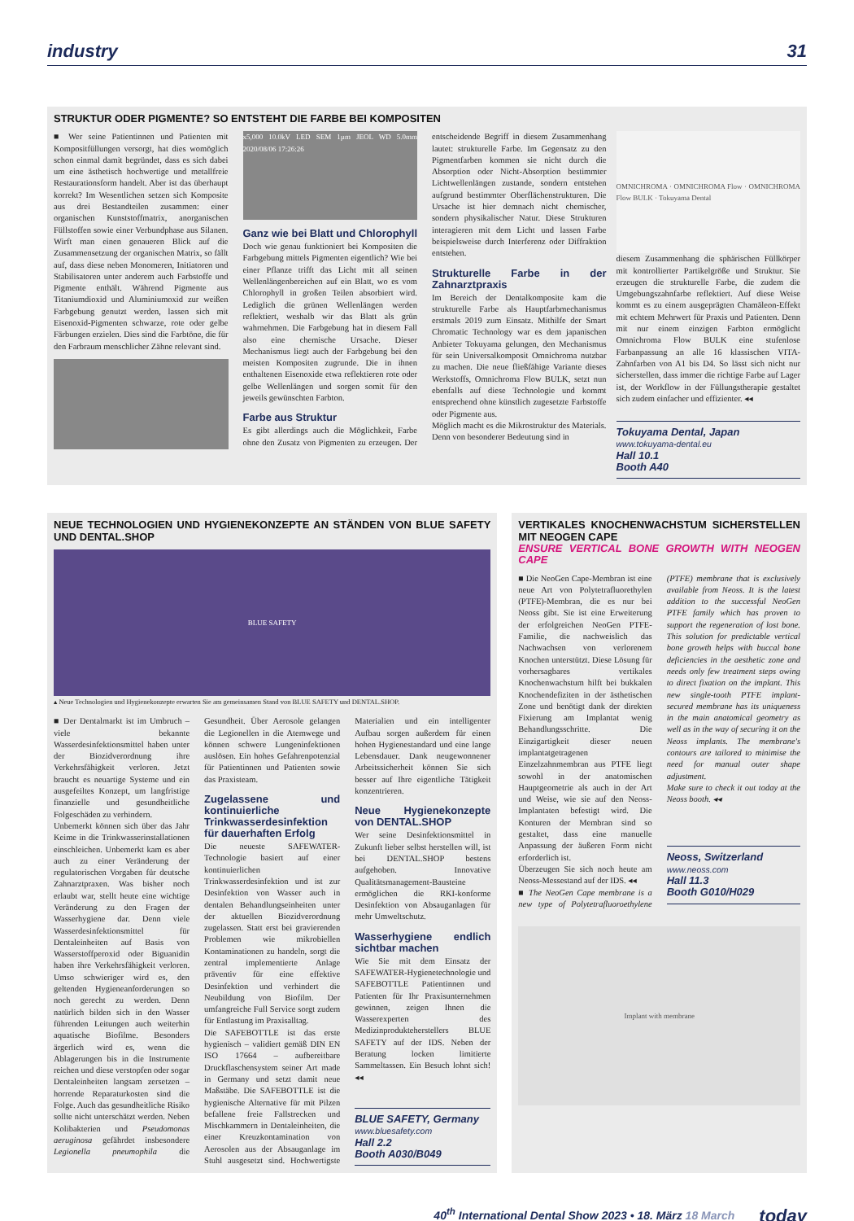industry 31
STRUKTUR ODER PIGMENTE? SO ENTSTEHT DIE FARBE BEI KOMPOSITEN
■ Wer seine Patientinnen und Patienten mit Kompositfüllungen versorgt, hat dies womöglich schon einmal damit begründet, dass es sich dabei um eine ästhetisch hochwertige und metallfreie Restaurationsform handelt. Aber ist das überhaupt korrekt? Im Wesentlichen setzen sich Komposite aus drei Bestandteilen zusammen: einer organischen Kunststoffmatrix, anorganischen Füllstoffen sowie einer Verbundphase aus Silanen. Wirft man einen genaueren Blick auf die Zusammensetzung der organischen Matrix, so fällt auf, dass diese neben Monomeren, Initiatoren und Stabilisatoren unter anderem auch Farbstoffe und Pigmente enthält. Während Pigmente aus Titaniumdioxid und Aluminiumoxid zur weißen Farbgebung genutzt werden, lassen sich mit Eisenoxid-Pigmenten schwarze, rote oder gelbe Färbungen erzielen. Dies sind die Farbtöne, die für den Farbraum menschlicher Zähne relevant sind.
x5,000 10.0kV LED SEM 1µm JEOL WD 5.0mm 2020/08/06 17:26:26
Ganz wie bei Blatt und Chlorophyll
Doch wie genau funktioniert bei Kompositen die Farbgebung mittels Pigmenten eigentlich? Wie bei einer Pflanze trifft das Licht mit all seinen Wellenlängenbereichen auf ein Blatt, wo es vom Chlorophyll in großen Teilen absorbiert wird. Lediglich die grünen Wellenlängen werden reflektiert, weshalb wir das Blatt als grün wahrnehmen. Die Farbgebung hat in diesem Fall also eine chemische Ursache. Dieser Mechanismus liegt auch der Farbgebung bei den meisten Kompositen zugrunde. Die in ihnen enthaltenen Eisenoxide etwa reflektieren rote oder gelbe Wellenlängen und sorgen somit für den jeweils gewünschten Farbton.
Farbe aus Struktur
Es gibt allerdings auch die Möglichkeit, Farbe ohne den Zusatz von Pigmenten zu erzeugen. Der entscheidende Begriff in diesem Zusammenhang lautet: strukturelle Farbe. Im Gegensatz zu den Pigmentfarben kommen sie nicht durch die Absorption oder Nicht-Absorption bestimmter Lichtwellenlängen zustande, sondern entstehen aufgrund bestimmter Oberflächenstrukturen. Die Ursache ist hier demnach nicht chemischer, sondern physikalischer Natur. Diese Strukturen interagieren mit dem Licht und lassen Farbe beispielsweise durch Interferenz oder Diffraktion entstehen.
Strukturelle Farbe in der Zahnarztpraxis
Im Bereich der Dentalkomposite kam die strukturelle Farbe als Hauptfarbmechanismus erstmals 2019 zum Einsatz. Mithilfe der Smart Chromatic Technology war es dem japanischen Anbieter Tokuyama gelungen, den Mechanismus für sein Universalkomposit Omnichroma nutzbar zu machen. Die neue fließfähige Variante dieses Werkstoffs, Omnichroma Flow BULK, setzt nun ebenfalls auf diese Technologie und kommt entsprechend ohne künstlich zugesetzte Farbstoffe oder Pigmente aus.
Möglich macht es die Mikrostruktur des Materials. Denn von besonderer Bedeutung sind in
OMNICHROMA · OMNICHROMA Flow · OMNICHROMA Flow BULK · Tokuyama Dental
diesem Zusammenhang die sphärischen Füllkörper mit kontrollierter Partikelgröße und Struktur. Sie erzeugen die strukturelle Farbe, die zudem die Umgebungszahnfarbe reflektiert. Auf diese Weise kommt es zu einem ausgeprägten Chamäleon-Effekt mit echtem Mehrwert für Praxis und Patienten. Denn mit nur einem einzigen Farbton ermöglicht Omnichroma Flow BULK eine stufenlose Farbanpassung an alle 16 klassischen VITA-Zahnfarben von A1 bis D4. So lässt sich nicht nur sicherstellen, dass immer die richtige Farbe auf Lager ist, der Workflow in der Füllungstherapie gestaltet sich zudem einfacher und effizienter. ◂◂
Tokuyama Dental, Japan
www.tokuyama-dental.eu
Hall 10.1
Booth A40
NEUE TECHNOLOGIEN UND HYGIENEKONZEPTE AN STÄNDEN VON BLUE SAFETY UND DENTAL.SHOP
BLUE SAFETY
▴ Neue Technologien und Hygienekonzepte erwarten Sie am gemeinsamen Stand von BLUE SAFETY und DENTAL.SHOP.
■ Der Dentalmarkt ist im Umbruch – viele bekannte Wasserdesinfektionsmittel haben unter der Biozidverordnung ihre Verkehrsfähigkeit verloren. Jetzt braucht es neuartige Systeme und ein ausgefeiltes Konzept, um langfristige finanzielle und gesundheitliche Folgeschäden zu verhindern.
Unbemerkt können sich über das Jahr Keime in die Trinkwasserinstallationen einschleichen. Unbemerkt kam es aber auch zu einer Veränderung der regulatorischen Vorgaben für deutsche Zahnarztpraxen. Was bisher noch erlaubt war, stellt heute eine wichtige Veränderung zu den Fragen der Wasserhygiene dar. Denn viele Wasserdesinfektionsmittel für Dentaleinheiten auf Basis von Wasserstoffperoxid oder Biguanidin haben ihre Verkehrsfähigkeit verloren. Umso schwieriger wird es, den geltenden Hygieneanforderungen so noch gerecht zu werden. Denn natürlich bilden sich in den Wasser führenden Leitungen auch weiterhin aquatische Biofilme. Besonders ärgerlich wird es, wenn die Ablagerungen bis in die Instrumente reichen und diese verstopfen oder sogar Dentaleinheiten langsam zersetzen – horrende Reparaturkosten sind die Folge. Auch das gesundheitliche Risiko sollte nicht unterschätzt werden. Neben Kolibakterien und Pseudomonas aeruginosa gefährdet insbesondere Legionella pneumophila die Gesundheit. Über Aerosole gelangen die Legionellen in die Atemwege und können schwere Lungeninfektionen auslösen. Ein hohes Gefahrenpotenzial für Patientinnen und Patienten sowie das Praxisteam.
Zugelassene und kontinuierliche Trinkwasserdesinfektion für dauerhaften Erfolg
Die neueste SAFEWATER-Technologie basiert auf einer kontinuierlichen Trinkwasserdesinfektion und ist zur Desinfektion von Wasser auch in dentalen Behandlungseinheiten unter der aktuellen Biozidverordnung zugelassen. Statt erst bei gravierenden Problemen wie mikrobiellen Kontaminationen zu handeln, sorgt die zentral implementierte Anlage präventiv für eine effektive Desinfektion und verhindert die Neubildung von Biofilm. Der umfangreiche Full Service sorgt zudem für Entlastung im Praxisalltag.
Die SAFEBOTTLE ist das erste hygienisch – validiert gemäß DIN EN ISO 17664 – aufbereitbare Druckflaschensystem seiner Art made in Germany und setzt damit neue Maßstäbe. Die SAFEBOTTLE ist die hygienische Alternative für mit Pilzen befallene freie Fallstrecken und Mischkammern in Dentaleinheiten, die einer Kreuzkontamination von Aerosolen aus der Absauganlage im Stuhl ausgesetzt sind. Hochwertigste Materialien und ein intelligenter Aufbau sorgen außerdem für einen hohen Hygienestandard und eine lange Lebensdauer. Dank neugewonnener Arbeitssicherheit können Sie sich besser auf Ihre eigentliche Tätigkeit konzentrieren.
Neue Hygienekonzepte von DENTAL.SHOP
Wer seine Desinfektionsmittel in Zukunft lieber selbst herstellen will, ist bei DENTAL.SHOP bestens aufgehoben. Innovative Qualitätsmanagement-Bausteine ermöglichen die RKI-konforme Desinfektion von Absauganlagen für mehr Umweltschutz.
Wasserhygiene endlich sichtbar machen
Wie Sie mit dem Einsatz der SAFEWATER-Hygienetechnologie und SAFEBOTTLE Patientinnen und Patienten für Ihr Praxisunternehmen gewinnen, zeigen Ihnen die Wasserexperten des Medizinprodukteherstellers BLUE SAFETY auf der IDS. Neben der Beratung locken limitierte Sammeltassen. Ein Besuch lohnt sich! ◂◂
BLUE SAFETY, Germany
www.bluesafety.com
Hall 2.2
Booth A030/B049
VERTIKALES KNOCHENWACHSTUM SICHERSTELLEN MIT NEOGEN CAPE
ENSURE VERTICAL BONE GROWTH WITH NEOGEN CAPE
■ Die NeoGen Cape-Membran ist eine neue Art von Polytetrafluorethylen (PTFE)-Membran, die es nur bei Neoss gibt. Sie ist eine Erweiterung der erfolgreichen NeoGen PTFE-Familie, die nachweislich das Nachwachsen von verlorenem Knochen unterstützt. Diese Lösung für vorhersagbares vertikales Knochenwachstum hilft bei bukkalen Knochendefiziten in der ästhetischen Zone und benötigt dank der direkten Fixierung am Implantat wenig Behandlungsschritte. Die Einzigartigkeit dieser neuen implantatgetragenen Einzelzahnmembran aus PTFE liegt sowohl in der anatomischen Hauptgeometrie als auch in der Art und Weise, wie sie auf den Neoss-Implantaten befestigt wird. Die Konturen der Membran sind so gestaltet, dass eine manuelle Anpassung der äußeren Form nicht erforderlich ist.
Überzeugen Sie sich noch heute am Neoss-Messestand auf der IDS. ◂◂
■ The NeoGen Cape membrane is a new type of Polytetrafluoroethylene (PTFE) membrane that is exclusively available from Neoss. It is the latest addition to the successful NeoGen PTFE family which has proven to support the regeneration of lost bone. This solution for predictable vertical bone growth helps with buccal bone deficiencies in the aesthetic zone and needs only few treatment steps owing to direct fixation on the implant. This new single-tooth PTFE implant-secured membrane has its uniqueness in the main anatomical geometry as well as in the way of securing it on the Neoss implants. The membrane's contours are tailored to minimise the need for manual outer shape adjustment.
Make sure to check it out today at the Neoss booth. ◂◂
Neoss, Switzerland
www.neoss.com
Hall 11.3
Booth G010/H029
Implant with membrane
40<sup>th</sup> International Dental Show 2023 • 18. März 18 March today